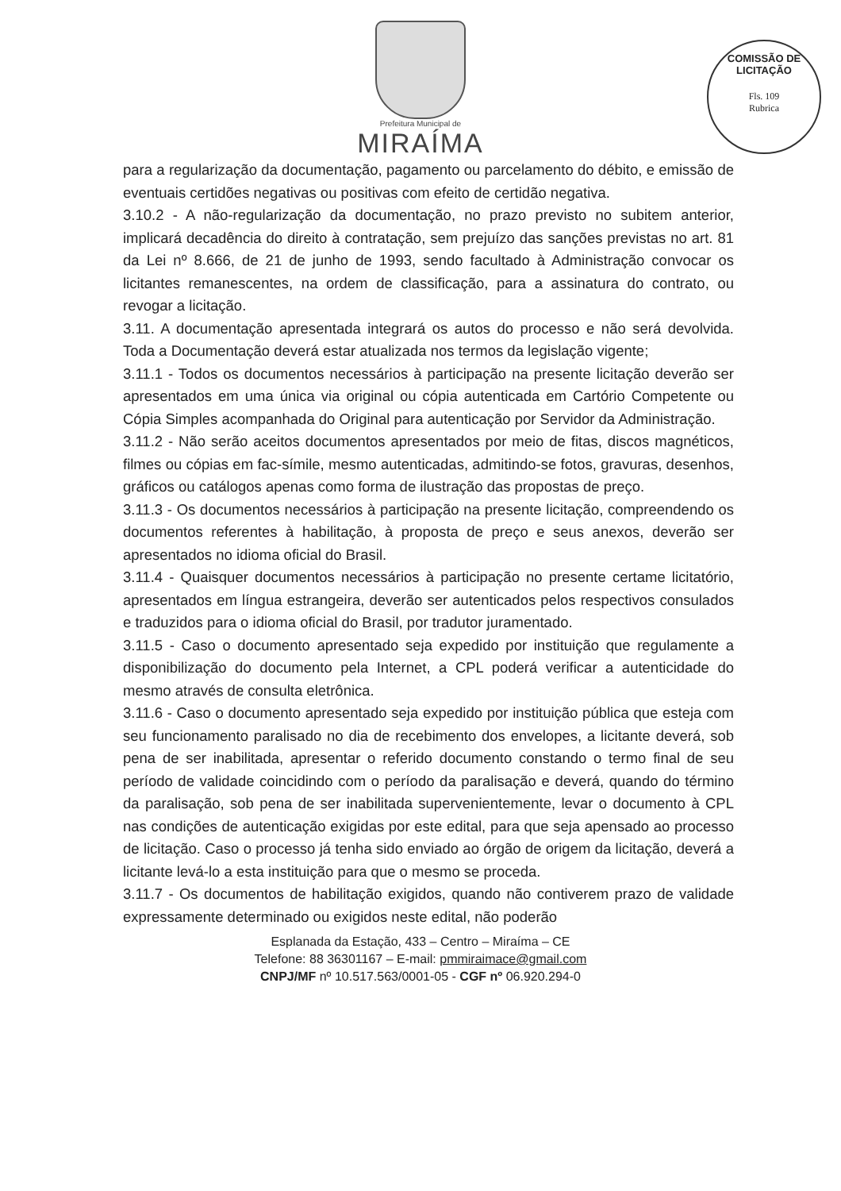Prefeitura Municipal de
MIRAÍMA
COMISSÃO DE LICITAÇÃO
Fls. 109
Rubrica
para a regularização da documentação, pagamento ou parcelamento do débito, e emissão de eventuais certidões negativas ou positivas com efeito de certidão negativa.
3.10.2 - A não-regularização da documentação, no prazo previsto no subitem anterior, implicará decadência do direito à contratação, sem prejuízo das sanções previstas no art. 81 da Lei nº 8.666, de 21 de junho de 1993, sendo facultado à Administração convocar os licitantes remanescentes, na ordem de classificação, para a assinatura do contrato, ou revogar a licitação.
3.11. A documentação apresentada integrará os autos do processo e não será devolvida. Toda a Documentação deverá estar atualizada nos termos da legislação vigente;
3.11.1 - Todos os documentos necessários à participação na presente licitação deverão ser apresentados em uma única via original ou cópia autenticada em Cartório Competente ou Cópia Simples acompanhada do Original para autenticação por Servidor da Administração.
3.11.2 - Não serão aceitos documentos apresentados por meio de fitas, discos magnéticos, filmes ou cópias em fac-símile, mesmo autenticadas, admitindo-se fotos, gravuras, desenhos, gráficos ou catálogos apenas como forma de ilustração das propostas de preço.
3.11.3 - Os documentos necessários à participação na presente licitação, compreendendo os documentos referentes à habilitação, à proposta de preço e seus anexos, deverão ser apresentados no idioma oficial do Brasil.
3.11.4 - Quaisquer documentos necessários à participação no presente certame licitatório, apresentados em língua estrangeira, deverão ser autenticados pelos respectivos consulados e traduzidos para o idioma oficial do Brasil, por tradutor juramentado.
3.11.5 - Caso o documento apresentado seja expedido por instituição que regulamente a disponibilização do documento pela Internet, a CPL poderá verificar a autenticidade do mesmo através de consulta eletrônica.
3.11.6 - Caso o documento apresentado seja expedido por instituição pública que esteja com seu funcionamento paralisado no dia de recebimento dos envelopes, a licitante deverá, sob pena de ser inabilitada, apresentar o referido documento constando o termo final de seu período de validade coincidindo com o período da paralisação e deverá, quando do término da paralisação, sob pena de ser inabilitada supervenientemente, levar o documento à CPL nas condições de autenticação exigidas por este edital, para que seja apensado ao processo de licitação. Caso o processo já tenha sido enviado ao órgão de origem da licitação, deverá a licitante levá-lo a esta instituição para que o mesmo se proceda.
3.11.7 - Os documentos de habilitação exigidos, quando não contiverem prazo de validade expressamente determinado ou exigidos neste edital, não poderão
Esplanada da Estação, 433 – Centro – Miraíma – CE
Telefone: 88 36301167 – E-mail: pmmiraimace@gmail.com
CNPJ/MF nº 10.517.563/0001-05 - CGF nº 06.920.294-0